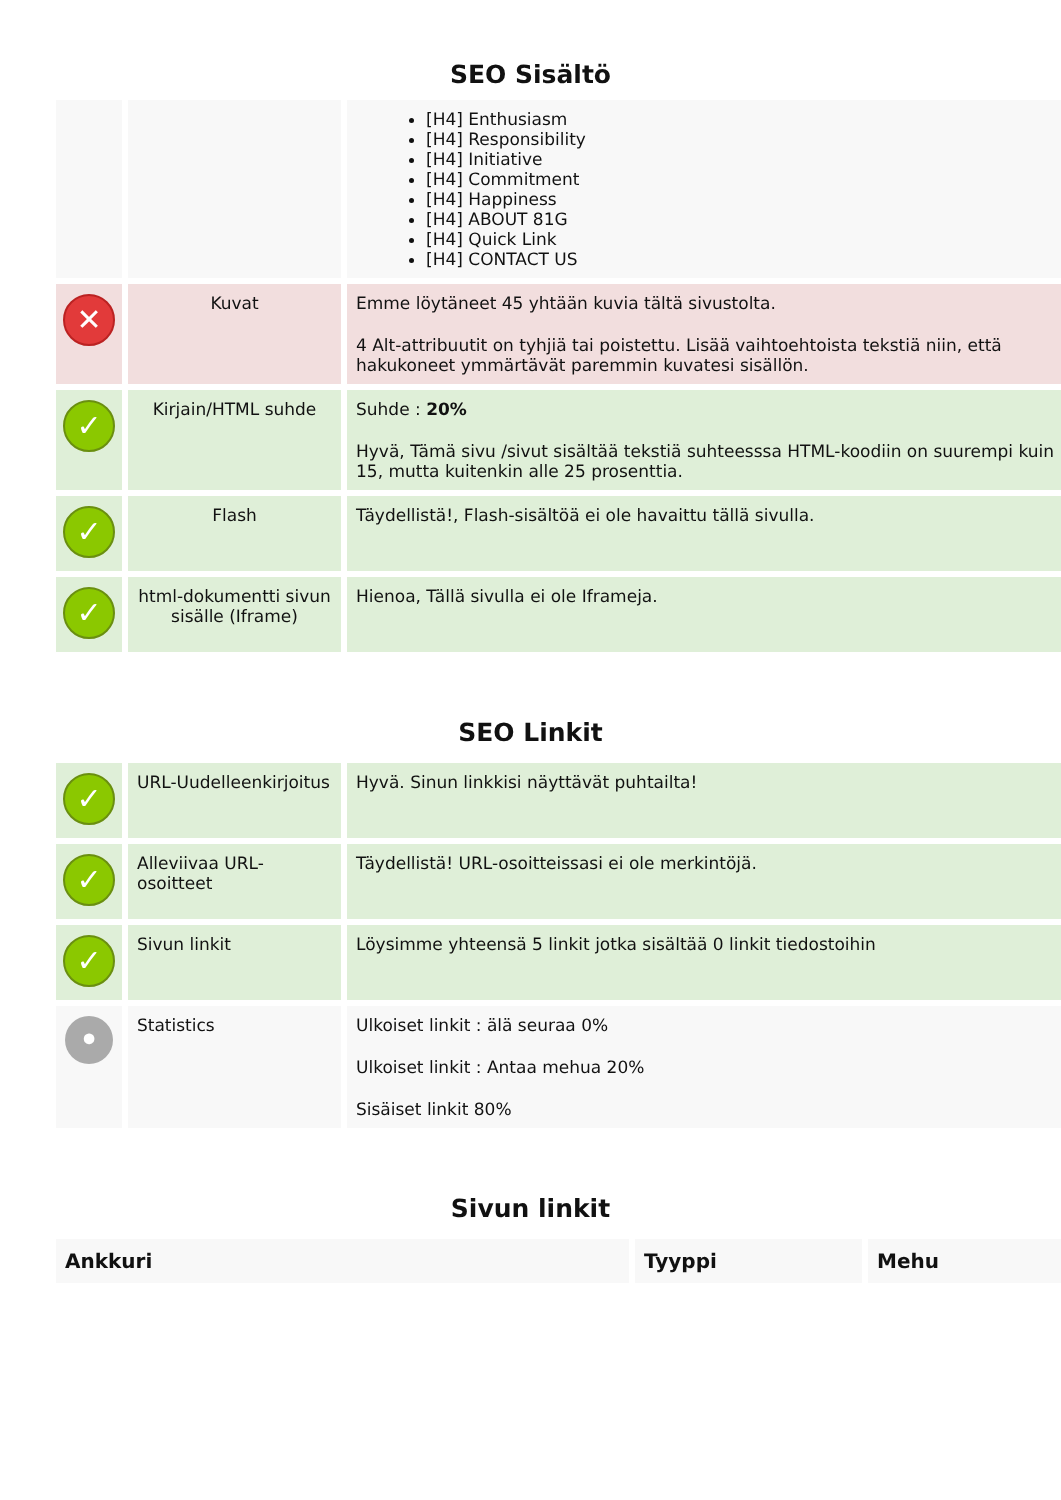SEO Sisältö
| | | [H4] Enthusiasm [H4] Responsibility [H4] Initiative [H4] Commitment [H4] Happiness [H4] ABOUT 81G [H4] Quick Link [H4] CONTACT US |
| ✕ | Kuvat | Emme löytäneet 45 yhtään kuvia tältä sivustolta. 4 Alt-attribuutit on tyhjiä tai poistettu. Lisää vaihtoehtoista tekstiä niin, että hakukoneet ymmärtävät paremmin kuvatesi sisällön. |
| ✓ | Kirjain/HTML suhde | Suhde : 20% Hyvä, Tämä sivu /sivut sisältää tekstiä suhteesssa HTML-koodiin on suurempi kuin 15, mutta kuitenkin alle 25 prosenttia. |
| ✓ | Flash | Täydellistä!, Flash-sisältöä ei ole havaittu tällä sivulla. |
| ✓ | html-dokumentti sivun sisälle (Iframe) | Hienoa, Tällä sivulla ei ole Iframeja. |
SEO Linkit
| ✓ | URL-Uudelleenkirjoitus | Hyvä. Sinun linkkisi näyttävät puhtailta! |
| ✓ | Alleviivaa URL-osoitteet | Täydellistä! URL-osoitteissasi ei ole merkintöjä. |
| ✓ | Sivun linkit | Löysimme yhteensä 5 linkit jotka sisältää 0 linkit tiedostoihin |
| • | Statistics | Ulkoiset linkit : älä seuraa 0% Ulkoiset linkit : Antaa mehua 20% Sisäiset linkit 80% |
Sivun linkit
| Ankkuri | Tyyppi | Mehu |
| --- | --- | --- |